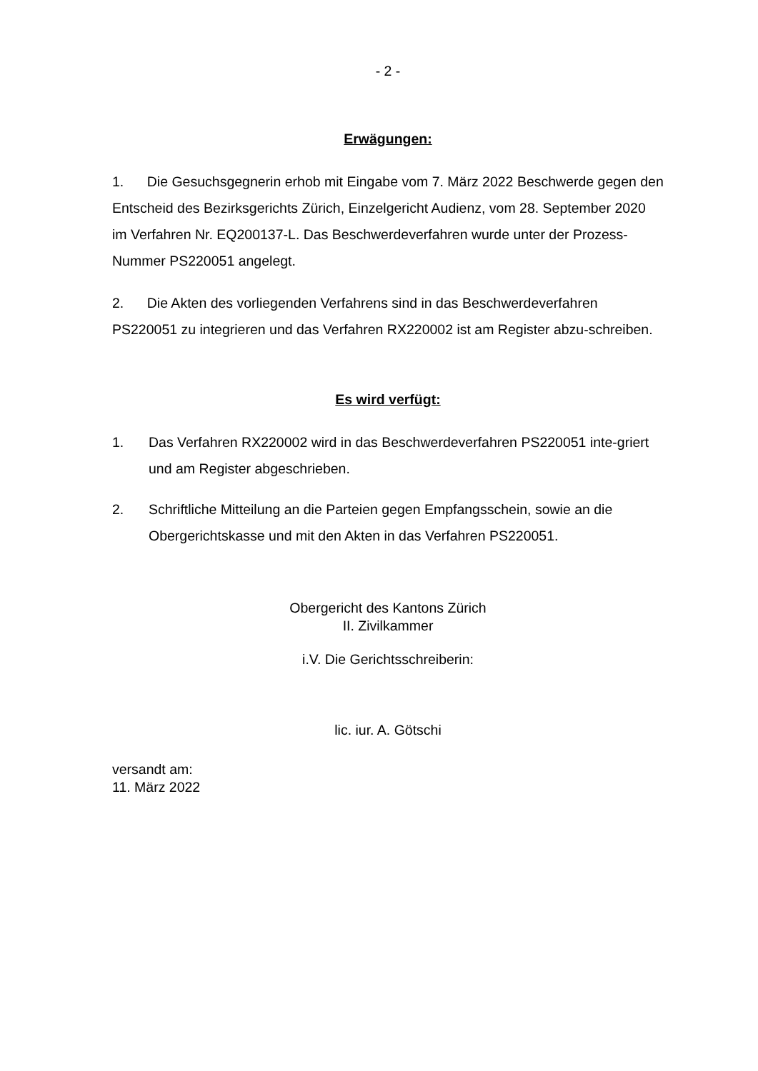- 2 -
Erwägungen:
1. Die Gesuchsgegnerin erhob mit Eingabe vom 7. März 2022 Beschwerde gegen den Entscheid des Bezirksgerichts Zürich, Einzelgericht Audienz, vom 28. September 2020 im Verfahren Nr. EQ200137-L. Das Beschwerdeverfahren wurde unter der Prozess-Nummer PS220051 angelegt.
2. Die Akten des vorliegenden Verfahrens sind in das Beschwerdeverfahren PS220051 zu integrieren und das Verfahren RX220002 ist am Register abzu-schreiben.
Es wird verfügt:
1. Das Verfahren RX220002 wird in das Beschwerdeverfahren PS220051 inte-griert und am Register abgeschrieben.
2. Schriftliche Mitteilung an die Parteien gegen Empfangsschein, sowie an die Obergerichtskasse und mit den Akten in das Verfahren PS220051.
Obergericht des Kantons Zürich
II. Zivilkammer
i.V. Die Gerichtsschreiberin:
lic. iur. A. Götschi
versandt am:
11. März 2022